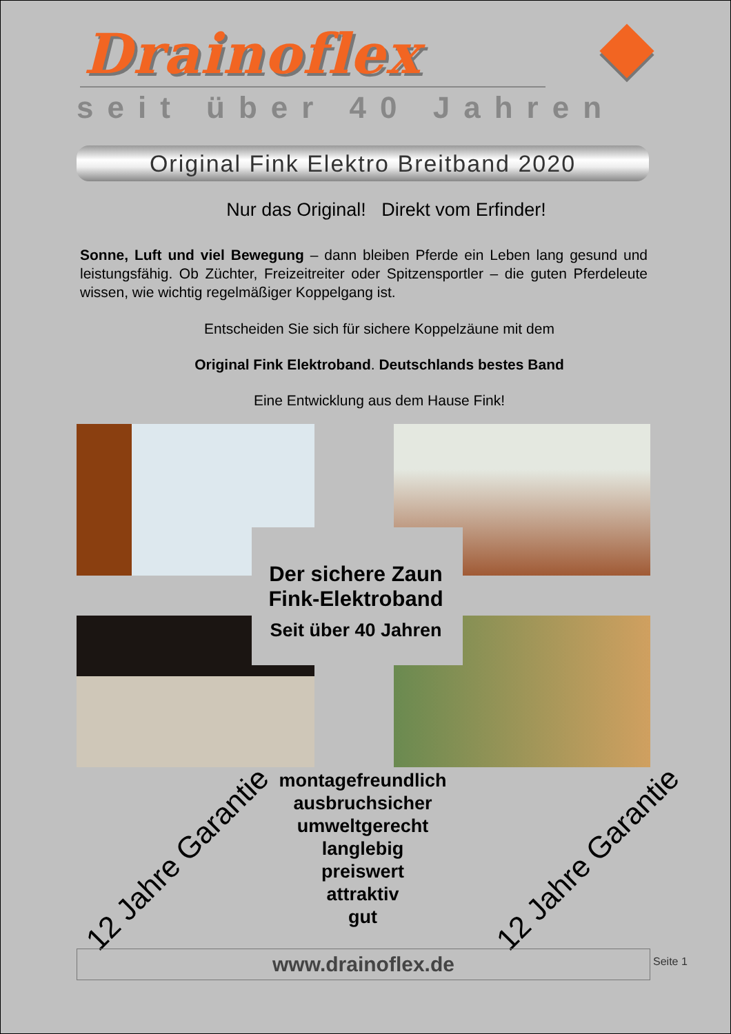Drainoflex
seit über 40 Jahren
Original Fink Elektro Breitband 2020
Nur das Original! Direkt vom Erfinder!
Sonne, Luft und viel Bewegung – dann bleiben Pferde ein Leben lang gesund und leistungsfähig. Ob Züchter, Freizeitreiter oder Spitzensportler – die guten Pferdeleute wissen, wie wichtig regelmäßiger Koppelgang ist.
Entscheiden Sie sich für sichere Koppelzäune mit dem
Original Fink Elektroband. Deutschlands bestes Band
Eine Entwicklung aus dem Hause Fink!
Der sichere Zaun
Fink-Elektroband
Seit über 40 Jahren
montagefreundlich
ausbruchsicher
umweltgerecht
langlebig
preiswert
attraktiv
gut
12 Jahre Garantie 12 Jahre Garantie
www.drainoflex.de Seite 1